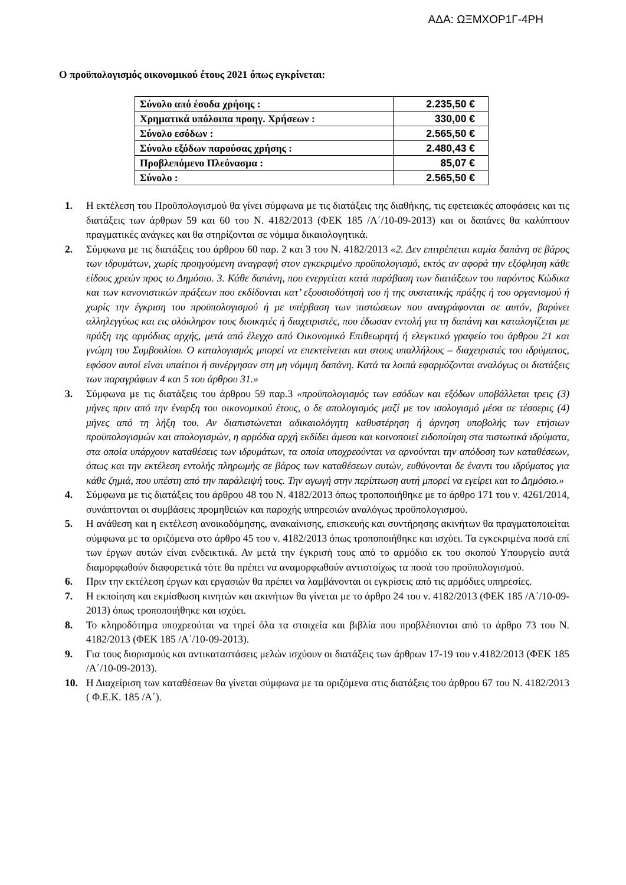ΑΔΑ: ΩΞΜΧΟΡ1Γ-4ΡΗ
Ο προϋπολογισμός οικονομικού έτους 2021 όπως εγκρίνεται:
| Σύνολο από έσοδα χρήσης : | 2.235,50 € |
| Χρηματικά υπόλοιπα προηγ. Χρήσεων : | 330,00 € |
| Σύνολο εσόδων : | 2.565,50 € |
| Σύνολο εξόδων παρούσας χρήσης : | 2.480,43 € |
| Προβλεπόμενο Πλεόνασμα : | 85,07 € |
| Σύνολο : | 2.565,50 € |
1. Η εκτέλεση του Προϋπολογισμού θα γίνει σύμφωνα με τις διατάξεις της διαθήκης, τις εφετειακές αποφάσεις και τις διατάξεις των άρθρων 59 και 60 του Ν. 4182/2013 (ΦΕΚ 185 /Α΄/10-09-2013) και οι δαπάνες θα καλύπτουν πραγματικές ανάγκες και θα στηρίζονται σε νόμιμα δικαιολογητικά.
2. Σύμφωνα με τις διατάξεις του άρθρου 60 παρ. 2 και 3 του Ν. 4182/2013 «2. Δεν επιτρέπεται καμία δαπάνη σε βάρος των ιδρυμάτων, χωρίς προηγούμενη αναγραφή στον εγκεκριμένο προϋπολογισμό, εκτός αν αφορά την εξόφληση κάθε είδους χρεών προς το Δημόσιο. 3. Κάθε δαπάνη, που ενεργείται κατά παράβαση των διατάξεων του παρόντος Κώδικα και των κανονιστικών πράξεων που εκδίδονται κατ’ εξουσιοδότησή του ή της συστατικής πράξης ή του οργανισμού ή χωρίς την έγκριση του προϋπολογισμού ή με υπέρβαση των πιστώσεων που αναγράφονται σε αυτόν, βαρύνει αλληλεγγύως και εις ολόκληρον τους διοικητές ή διαχειριστές, που έδωσαν εντολή για τη δαπάνη και καταλογίζεται με πράξη της αρμόδιας αρχής, μετά από έλεγχο από Οικονομικό Επιθεωρητή ή ελεγκτικό γραφείο του άρθρου 21 και γνώμη του Συμβουλίου. Ο καταλογισμός μπορεί να επεκτείνεται και στους υπαλλήλους – διαχειριστές του ιδρύματος, εφόσον αυτοί είναι υπαίτιοι ή συνέργησαν στη μη νόμιμη δαπάνη. Κατά τα λοιπά εφαρμόζονται αναλόγως οι διατάξεις των παραγράφων 4 και 5 του άρθρου 31.»
3. Σύμφωνα με τις διατάξεις του άρθρου 59 παρ.3 «προϋπολογισμός των εσόδων και εξόδων υποβάλλεται τρεις (3) μήνες πριν από την έναρξη του οικονομικού έτους, ο δε απολογισμός μαζί με τον ισολογισμό μέσα σε τέσσερις (4) μήνες από τη λήξη του. Αν διαπιστώνεται αδικαιολόγητη καθυστέρηση ή άρνηση υποβολής των ετήσιων προϋπολογισμών και απολογισμών, η αρμόδια αρχή εκδίδει άμεσα και κοινοποιεί ειδοποίηση στα πιστωτικά ιδρύματα, στα οποία υπάρχουν καταθέσεις των ιδρυμάτων, τα οποία υποχρεούνται να αρνούνται την απόδοση των καταθέσεων, όπως και την εκτέλεση εντολής πληρωμής σε βάρος των καταθέσεων αυτών, ευθύνονται δε έναντι του ιδρύματος για κάθε ζημιά, που υπέστη από την παράλειψή τους. Την αγωγή στην περίπτωση αυτή μπορεί να εγείρει και το Δημόσιο.»
4. Σύμφωνα με τις διατάξεις του άρθρου 48 του Ν. 4182/2013 όπως τροποποιήθηκε με το άρθρο 171 του ν. 4261/2014, συνάπτονται οι συμβάσεις προμηθειών και παροχής υπηρεσιών αναλόγως προϋπολογισμού.
5. Η ανάθεση και η εκτέλεση ανοικοδόμησης, ανακαίνισης, επισκευής και συντήρησης ακινήτων θα πραγματοποιείται σύμφωνα με τα οριζόμενα στο άρθρο 45 του ν. 4182/2013 όπως τροποποιήθηκε και ισχύει. Τα εγκεκριμένα ποσά επί των έργων αυτών είναι ενδεικτικά. Αν μετά την έγκρισή τους από το αρμόδιο εκ του σκοπού Υπουργείο αυτά διαμορφωθούν διαφορετικά τότε θα πρέπει να αναμορφωθούν αντιστοίχως τα ποσά του προϋπολογισμού.
6. Πριν την εκτέλεση έργων και εργασιών θα πρέπει να λαμβάνονται οι εγκρίσεις από τις αρμόδιες υπηρεσίες.
7. Η εκποίηση και εκμίσθωση κινητών και ακινήτων θα γίνεται με το άρθρο 24 του ν. 4182/2013 (ΦΕΚ 185 /Α΄/10-09-2013) όπως τροποποιήθηκε και ισχύει.
8. Το κληροδότημα υποχρεούται να τηρεί όλα τα στοιχεία και βιβλία που προβλέπονται από το άρθρο 73 του Ν. 4182/2013 (ΦΕΚ 185 /Α΄/10-09-2013).
9. Για τους διορισμούς και αντικαταστάσεις μελών ισχύουν οι διατάξεις των άρθρων 17-19 του ν.4182/2013 (ΦΕΚ 185 /Α΄/10-09-2013).
10. Η Διαχείριση των καταθέσεων θα γίνεται σύμφωνα με τα οριζόμενα στις διατάξεις του άρθρου 67 του Ν. 4182/2013 ( Φ.Ε.Κ. 185 /Α΄).